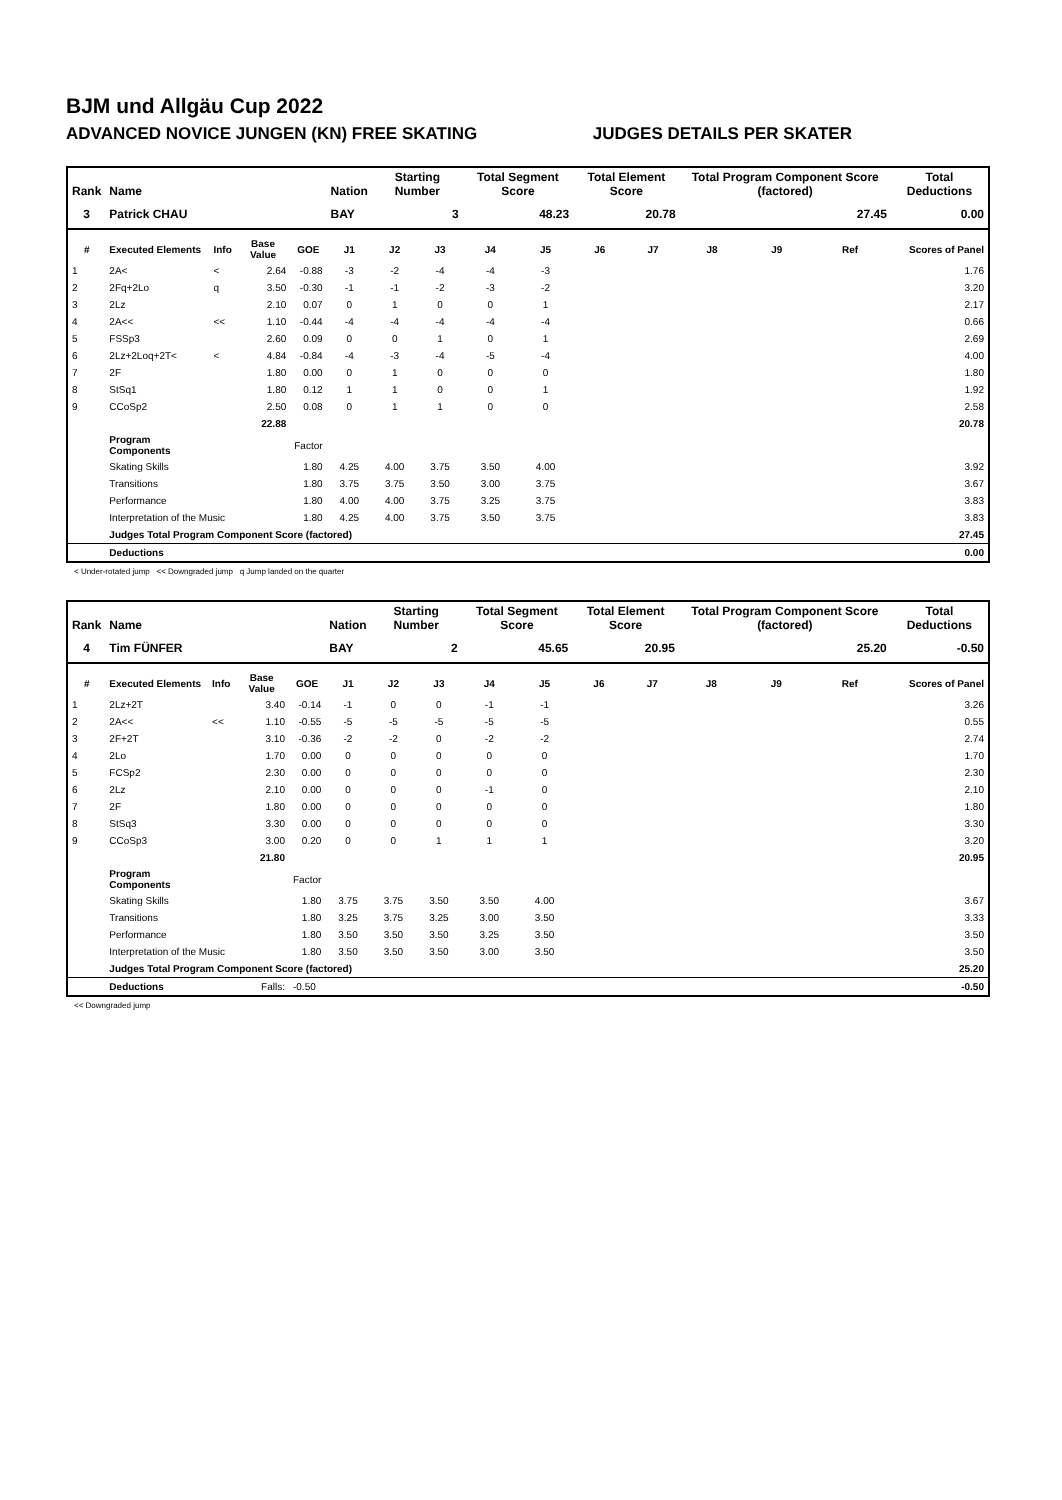BJM und Allgäu Cup 2022
ADVANCED NOVICE JUNGEN (KN) FREE SKATING JUDGES DETAILS PER SKATER
| Rank | Name | | | | Nation | Starting Number | | Total Segment Score | | Total Element Score | | Total Program Component Score (factored) | | | Total Deductions |
| --- | --- | --- | --- | --- | --- | --- | --- | --- | --- | --- | --- | --- | --- | --- | --- |
| 3 | Patrick CHAU | | | | BAY | 3 | | 48.23 | | 20.78 | | 27.45 | | | 0.00 |
| # | Executed Elements | Info | Base Value | GOE | J1 | J2 | J3 | J4 | J5 | J6 | J7 | J8 | J9 | Ref | Scores of Panel |
| 1 | 2A< | < | 2.64 | -0.88 | -3 | -2 | -4 | -4 | -3 | | | | | | 1.76 |
| 2 | 2Fq+2Lo | q | 3.50 | -0.30 | -1 | -1 | -2 | -3 | -2 | | | | | | 3.20 |
| 3 | 2Lz | | 2.10 | 0.07 | 0 | 1 | 0 | 0 | 1 | | | | | | 2.17 |
| 4 | 2A<< | << | 1.10 | -0.44 | -4 | -4 | -4 | -4 | -4 | | | | | | 0.66 |
| 5 | FSSp3 | | 2.60 | 0.09 | 0 | 0 | 1 | 0 | 1 | | | | | | 2.69 |
| 6 | 2Lz+2Loq+2T< | < | 4.84 | -0.84 | -4 | -3 | -4 | -5 | -4 | | | | | | 4.00 |
| 7 | 2F | | 1.80 | 0.00 | 0 | 1 | 0 | 0 | 0 | | | | | | 1.80 |
| 8 | StSq1 | | 1.80 | 0.12 | 1 | 1 | 0 | 0 | 1 | | | | | | 1.92 |
| 9 | CCoSp2 | | 2.50 | 0.08 | 0 | 1 | 1 | 0 | 0 | | | | | | 2.58 |
| | | | 22.88 | | | | | | | | | | | | 20.78 |
| | Program Components | | | Factor | | | | | | | | | | | |
| | Skating Skills | | | 1.80 | 4.25 | 4.00 | 3.75 | 3.50 | 4.00 | | | | | | 3.92 |
| | Transitions | | | 1.80 | 3.75 | 3.75 | 3.50 | 3.00 | 3.75 | | | | | | 3.67 |
| | Performance | | | 1.80 | 4.00 | 4.00 | 3.75 | 3.25 | 3.75 | | | | | | 3.83 |
| | Interpretation of the Music | | | 1.80 | 4.25 | 4.00 | 3.75 | 3.50 | 3.75 | | | | | | 3.83 |
| | Judges Total Program Component Score (factored) | | | | | | | | | | | | | | 27.45 |
| | Deductions | | | | | | | | | | | | | | 0.00 |
< Under-rotated jump << Downgraded jump q Jump landed on the quarter
| Rank | Name | | | | Nation | Starting Number | | Total Segment Score | | Total Element Score | | Total Program Component Score (factored) | | | Total Deductions |
| --- | --- | --- | --- | --- | --- | --- | --- | --- | --- | --- | --- | --- | --- | --- | --- |
| 4 | Tim FÜNFER | | | | BAY | 2 | | 45.65 | | 20.95 | | 25.20 | | | -0.50 |
| # | Executed Elements | Info | Base Value | GOE | J1 | J2 | J3 | J4 | J5 | J6 | J7 | J8 | J9 | Ref | Scores of Panel |
| 1 | 2Lz+2T | | 3.40 | -0.14 | -1 | 0 | 0 | -1 | -1 | | | | | | 3.26 |
| 2 | 2A<< | << | 1.10 | -0.55 | -5 | -5 | -5 | -5 | -5 | | | | | | 0.55 |
| 3 | 2F+2T | | 3.10 | -0.36 | -2 | -2 | 0 | -2 | -2 | | | | | | 2.74 |
| 4 | 2Lo | | 1.70 | 0.00 | 0 | 0 | 0 | 0 | 0 | | | | | | 1.70 |
| 5 | FCSp2 | | 2.30 | 0.00 | 0 | 0 | 0 | 0 | 0 | | | | | | 2.30 |
| 6 | 2Lz | | 2.10 | 0.00 | 0 | 0 | 0 | -1 | 0 | | | | | | 2.10 |
| 7 | 2F | | 1.80 | 0.00 | 0 | 0 | 0 | 0 | 0 | | | | | | 1.80 |
| 8 | StSq3 | | 3.30 | 0.00 | 0 | 0 | 0 | 0 | 0 | | | | | | 3.30 |
| 9 | CCoSp3 | | 3.00 | 0.20 | 0 | 0 | 1 | 1 | 1 | | | | | | 3.20 |
| | | | 21.80 | | | | | | | | | | | | 20.95 |
| | Program Components | | | Factor | | | | | | | | | | | |
| | Skating Skills | | | 1.80 | 3.75 | 3.75 | 3.50 | 3.50 | 4.00 | | | | | | 3.67 |
| | Transitions | | | 1.80 | 3.25 | 3.75 | 3.25 | 3.00 | 3.50 | | | | | | 3.33 |
| | Performance | | | 1.80 | 3.50 | 3.50 | 3.50 | 3.25 | 3.50 | | | | | | 3.50 |
| | Interpretation of the Music | | | 1.80 | 3.50 | 3.50 | 3.50 | 3.00 | 3.50 | | | | | | 3.50 |
| | Judges Total Program Component Score (factored) | | | | | | | | | | | | | | 25.20 |
| | Deductions | Falls: | | -0.50 | | | | | | | | | | | -0.50 |
<< Downgraded jump